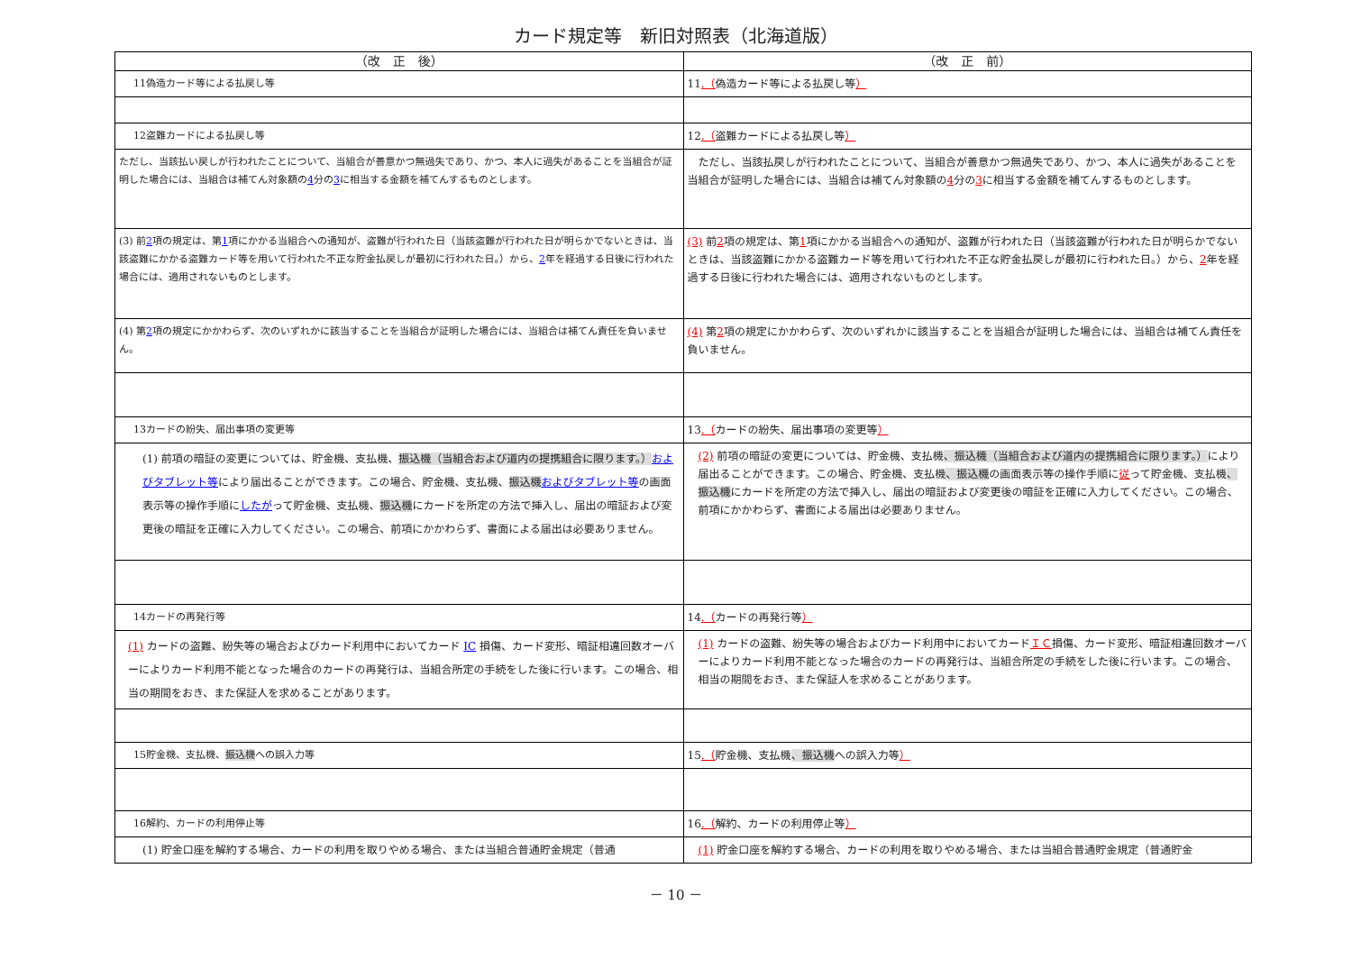カード規定等　新旧対照表（北海道版）
| （改 正 後） | （改 正 前） |
| --- | --- |
| 11偽造カード等による払戻し等 | 11 .（ 偽造カード等による払戻し等 ） |
| 12盗難カードによる払戻し等 | 12 .（ 盗難カードによる払戻し等 ） |
| ただし、当該払い戻しが行われたことについて、当組合が善意かつ無過失であり、かつ、本人に過失があることを当組合が証明した場合には、当組合は補てん対象額の 4 分の 3 に相当する金額を補てんするものとします。 | ただし、当該払戻しが行われたことについて、当組合が善意かつ無過失であり、かつ、本人に過失があることを 当組合が証明した場合には、当組合は補てん対象額の 4 分の 3 に相当する金額を補てんするものとします。 |
| (3) 前 2 項の規定は、第 1 項にかかる当組合への通知が、盗難が行われた日（当該盗難が行われた日が明らかでないときは、当該盗難にかかる盗難カード等を用いて行われた不正な貯金払戻しが最初に行われた日。）から、 2 年を経過する日後に行われた場合には、適用されないものとします。 | (3) 前 2 項の規定は、第 1 項にかかる当組合への通知が、盗難が行われた日（当該盗難が行われた日が明らかでないときは、当該盗難にかかる盗難カード等を用いて行われた不正な貯金払戻しが最初に行われた日。）から、 2 年を経過する日後に行われた場合には、適用されないものとします。 |
| (4) 第 2 項の規定にかかわらず、次のいずれかに該当することを当組合が証明した場合には、当組合は補てん責任を負いません。 | (4) 第 2 項の規定にかかわらず、次のいずれかに該当することを当組合が証明した場合には、当組合は補てん責任を負いません。 |
| 13カードの紛失、届出事項の変更等 | 13 .（ カードの紛失、届出事項の変更等 ） |
| (1) 前項の暗証の変更については、貯金機、支払機、 振込機（当組合および道内の提携組合に限ります。） およびタブレット等 により届出ることができます。この場合、貯金機、支払機、 振込機 およびタブレット等 の画面表示等の操作手順に したが って貯金機、支払機、 振込機 にカードを所定の方法で挿入し、届出の暗証および変更後の暗証を正確に入力してください。この場合、前項にかかわらず、書面による届出は必要ありません。 | (2) 前項の暗証の変更については、貯金機、支払機 、振込機（当組合および道内の提携組合に限ります。） により届出ることができます。この場合、貯金機、支払機 、振込機 の画面表示等の操作手順に 従 って貯金機、支払機 、振込機 にカードを所定の方法で挿入し、届出の暗証および変更後の暗証を正確に入力してください。この場合、前項にかかわらず、書面による届出は必要ありません。 |
| 14カードの再発行等 | 14 .（ カードの再発行等 ） |
| (1) カードの盗難、紛失等の場合およびカード利用中においてカード IC 損傷、カード変形、暗証相違回数オーバーによりカード利用不能となった場合のカードの再発行は、当組合所定の手続をした後に行います。この場合、相当の期間をおき、また保証人を求めることがあります。 | (1) カードの盗難、紛失等の場合およびカード利用中においてカード ＩＣ 損傷、カード変形、暗証相違回数オーバーによりカード利用不能となった場合のカードの再発行は、当組合所定の手続をした後に行います。この場合、相当の期間をおき、また保証人を求めることがあります。 |
| 15貯金機、支払機、 振込機 への誤入力等 | 15 .（ 貯金機、支払機 、振込機 への誤入力等 ） |
| 16解約、カードの利用停止等 | 16 .（ 解約、カードの利用停止等 ） |
| (1) 貯金口座を解約する場合、カードの利用を取りやめる場合、または当組合普通貯金規定（普通 | (1) 貯金口座を解約する場合、カードの利用を取りやめる場合、または当組合普通貯金規定（普通貯金 |
－ 10 －